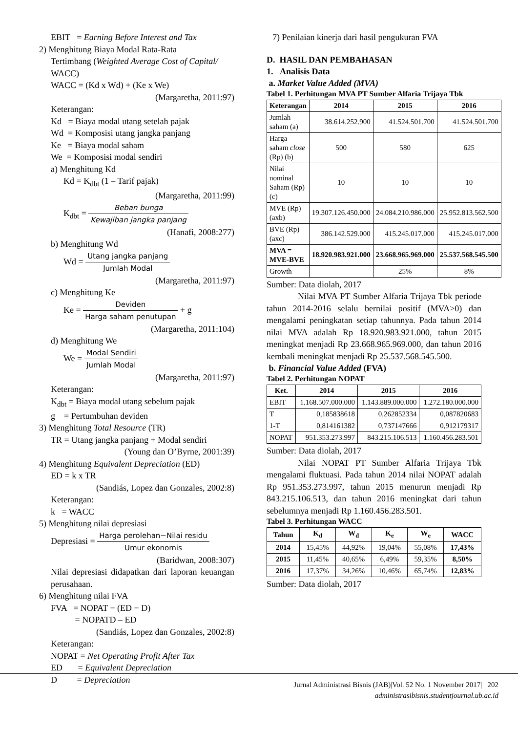EBIT = Earning Before Interest and Tax
2) Menghitung Biaya Modal Rata-Rata
Tertimbang (Weighted Average Cost of Capital/ WACC)
WACC = (Kd x Wd) + (Ke x We)
(Margaretha, 2011:97)
Keterangan:
Kd = Biaya modal utang setelah pajak
Wd = Komposisi utang jangka panjang
Ke = Biaya modal saham
We = Komposisi modal sendiri
a) Menghitung Kd
Kd = K<sub>dbt</sub> (1 – Tarif pajak)
(Margaretha, 2011:99)
K<sub>dbt</sub> = Beban bunga Kewajiban jangka panjang
(Hanafi, 2008:277)
b) Menghitung Wd
Wd = Utang jangka panjang Jumlah Modal
(Margaretha, 2011:97)
c) Menghitung Ke
Ke = Deviden Harga saham penutupan + g
(Margaretha, 2011:104)
d) Menghitung We
We = Modal Sendiri Jumlah Modal
(Margaretha, 2011:97)
Keterangan:
K<sub>dbt</sub> = Biaya modal utang sebelum pajak
g = Pertumbuhan deviden
3) Menghitung Total Resource (TR)
TR = Utang jangka panjang + Modal sendiri
(Young dan O’Byrne, 2001:39)
4) Menghitung Equivalent Depreciation (ED)
ED = k x TR
(Sandiás, Lopez dan Gonzales, 2002:8)
Keterangan:
k = WACC
5) Menghitung nilai depresiasi
Depresiasi = Harga perolehan−Nilai residu Umur ekonomis
(Baridwan, 2008:307)
Nilai depresiasi didapatkan dari laporan keuangan perusahaan.
6) Menghitung nilai FVA
FVA = NOPAT − (ED − D)
= NOPATD – ED
(Sandiás, Lopez dan Gonzales, 2002:8)
Keterangan:
NOPAT = Net Operating Profit After Tax
ED = Equivalent Depreciation
D = Depreciation
7) Penilaian kinerja dari hasil pengukuran FVA
D. HASIL DAN PEMBAHASAN
1. Analisis Data
a. Market Value Added (MVA)
Tabel 1. Perhitungan MVA PT Sumber Alfaria Trijaya Tbk
| Keterangan | 2014 | 2015 | 2016 |
| --- | --- | --- | --- |
| Jumlah saham (a) | 38.614.252.900 | 41.524.501.700 | 41.524.501.700 |
| Harga saham close (Rp) (b) | 500 | 580 | 625 |
| Nilai nominal Saham (Rp) (c) | 10 | 10 | 10 |
| MVE (Rp) (axb) | 19.307.126.450.000 | 24.084.210.986.000 | 25.952.813.562.500 |
| BVE (Rp) (axc) | 386.142.529.000 | 415.245.017.000 | 415.245.017.000 |
| MVA = MVE-BVE | 18.920.983.921.000 | 23.668.965.969.000 | 25.537.568.545.500 |
| Growth | | 25% | 8% |
Sumber: Data diolah, 2017
Nilai MVA PT Sumber Alfaria Trijaya Tbk periode tahun 2014-2016 selalu bernilai positif (MVA>0) dan mengalami peningkatan setiap tahunnya. Pada tahun 2014 nilai MVA adalah Rp 18.920.983.921.000, tahun 2015 meningkat menjadi Rp 23.668.965.969.000, dan tahun 2016 kembali meningkat menjadi Rp 25.537.568.545.500.
b. Financial Value Added (FVA)
Tabel 2. Perhitungan NOPAT
| Ket. | 2014 | 2015 | 2016 |
| --- | --- | --- | --- |
| EBIT | 1.168.507.000.000 | 1.143.889.000.000 | 1.272.180.000.000 |
| T | 0,185838618 | 0,262852334 | 0,087820683 |
| 1-T | 0,814161382 | 0,737147666 | 0,912179317 |
| NOPAT | 951.353.273.997 | 843.215.106.513 | 1.160.456.283.501 |
Sumber: Data diolah, 2017
Nilai NOPAT PT Sumber Alfaria Trijaya Tbk mengalami fluktuasi. Pada tahun 2014 nilai NOPAT adalah Rp 951.353.273.997, tahun 2015 menurun menjadi Rp 843.215.106.513, dan tahun 2016 meningkat dari tahun sebelumnya menjadi Rp 1.160.456.283.501.
Tabel 3. Perhitungan WACC
| Tahun | K<sub>d</sub> | W<sub>d</sub> | K<sub>e</sub> | W<sub>e</sub> | WACC |
| --- | --- | --- | --- | --- | --- |
| 2014 | 15,45% | 44,92% | 19,04% | 55,08% | 17,43% |
| 2015 | 11,45% | 40,65% | 6,49% | 59,35% | 8,50% |
| 2016 | 17,37% | 34,26% | 10,46% | 65,74% | 12,83% |
Sumber: Data diolah, 2017
Jurnal Administrasi Bisnis (JAB)|Vol. 52 No. 1 November 2017| 202
administrasibisnis.studentjournal.ub.ac.id